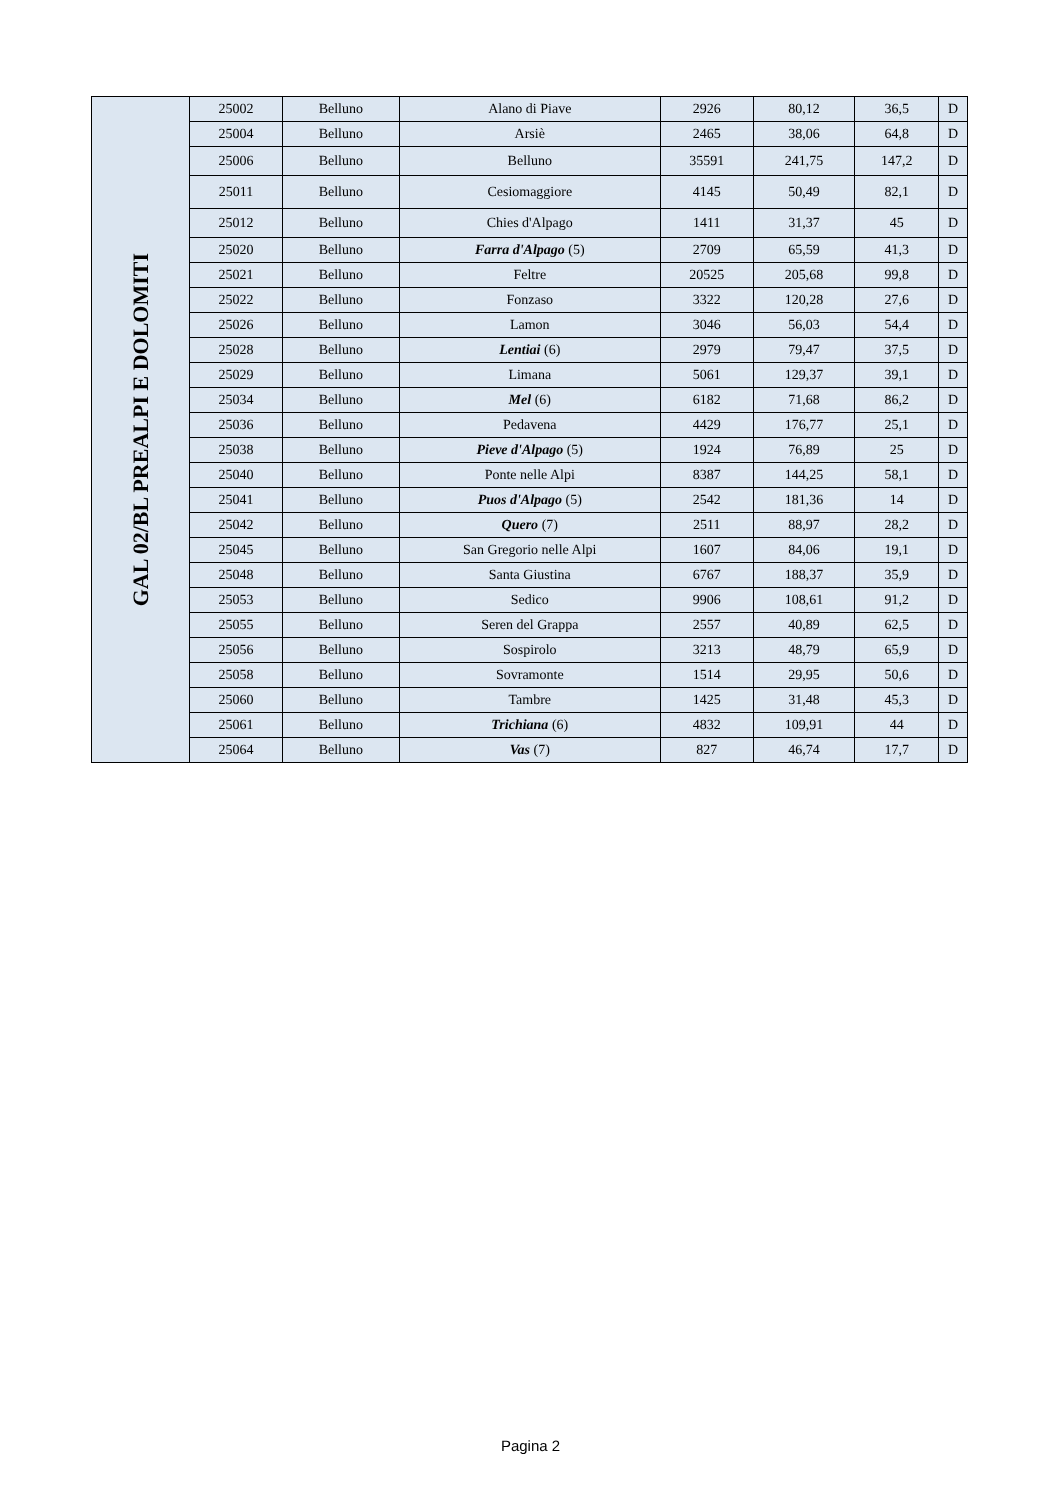| GAL 02/BL PREALPI E DOLOMITI | 25002 | Belluno | Alano di Piave | 2926 | 80,12 | 36,5 | D |
| | 25004 | Belluno | Arsiè | 2465 | 38,06 | 64,8 | D |
| | 25006 | Belluno | Belluno | 35591 | 241,75 | 147,2 | D |
| | 25011 | Belluno | Cesiomaggiore | 4145 | 50,49 | 82,1 | D |
| | 25012 | Belluno | Chies d'Alpago | 1411 | 31,37 | 45 | D |
| | 25020 | Belluno | Farra d'Alpago (5) | 2709 | 65,59 | 41,3 | D |
| | 25021 | Belluno | Feltre | 20525 | 205,68 | 99,8 | D |
| | 25022 | Belluno | Fonzaso | 3322 | 120,28 | 27,6 | D |
| | 25026 | Belluno | Lamon | 3046 | 56,03 | 54,4 | D |
| | 25028 | Belluno | Lentiai (6) | 2979 | 79,47 | 37,5 | D |
| | 25029 | Belluno | Limana | 5061 | 129,37 | 39,1 | D |
| | 25034 | Belluno | Mel (6) | 6182 | 71,68 | 86,2 | D |
| | 25036 | Belluno | Pedavena | 4429 | 176,77 | 25,1 | D |
| | 25038 | Belluno | Pieve d'Alpago (5) | 1924 | 76,89 | 25 | D |
| | 25040 | Belluno | Ponte nelle Alpi | 8387 | 144,25 | 58,1 | D |
| | 25041 | Belluno | Puos d'Alpago (5) | 2542 | 181,36 | 14 | D |
| | 25042 | Belluno | Quero (7) | 2511 | 88,97 | 28,2 | D |
| | 25045 | Belluno | San Gregorio nelle Alpi | 1607 | 84,06 | 19,1 | D |
| | 25048 | Belluno | Santa Giustina | 6767 | 188,37 | 35,9 | D |
| | 25053 | Belluno | Sedico | 9906 | 108,61 | 91,2 | D |
| | 25055 | Belluno | Seren del Grappa | 2557 | 40,89 | 62,5 | D |
| | 25056 | Belluno | Sospirolo | 3213 | 48,79 | 65,9 | D |
| | 25058 | Belluno | Sovramonte | 1514 | 29,95 | 50,6 | D |
| | 25060 | Belluno | Tambre | 1425 | 31,48 | 45,3 | D |
| | 25061 | Belluno | Trichiana (6) | 4832 | 109,91 | 44 | D |
| | 25064 | Belluno | Vas (7) | 827 | 46,74 | 17,7 | D |
Pagina 2